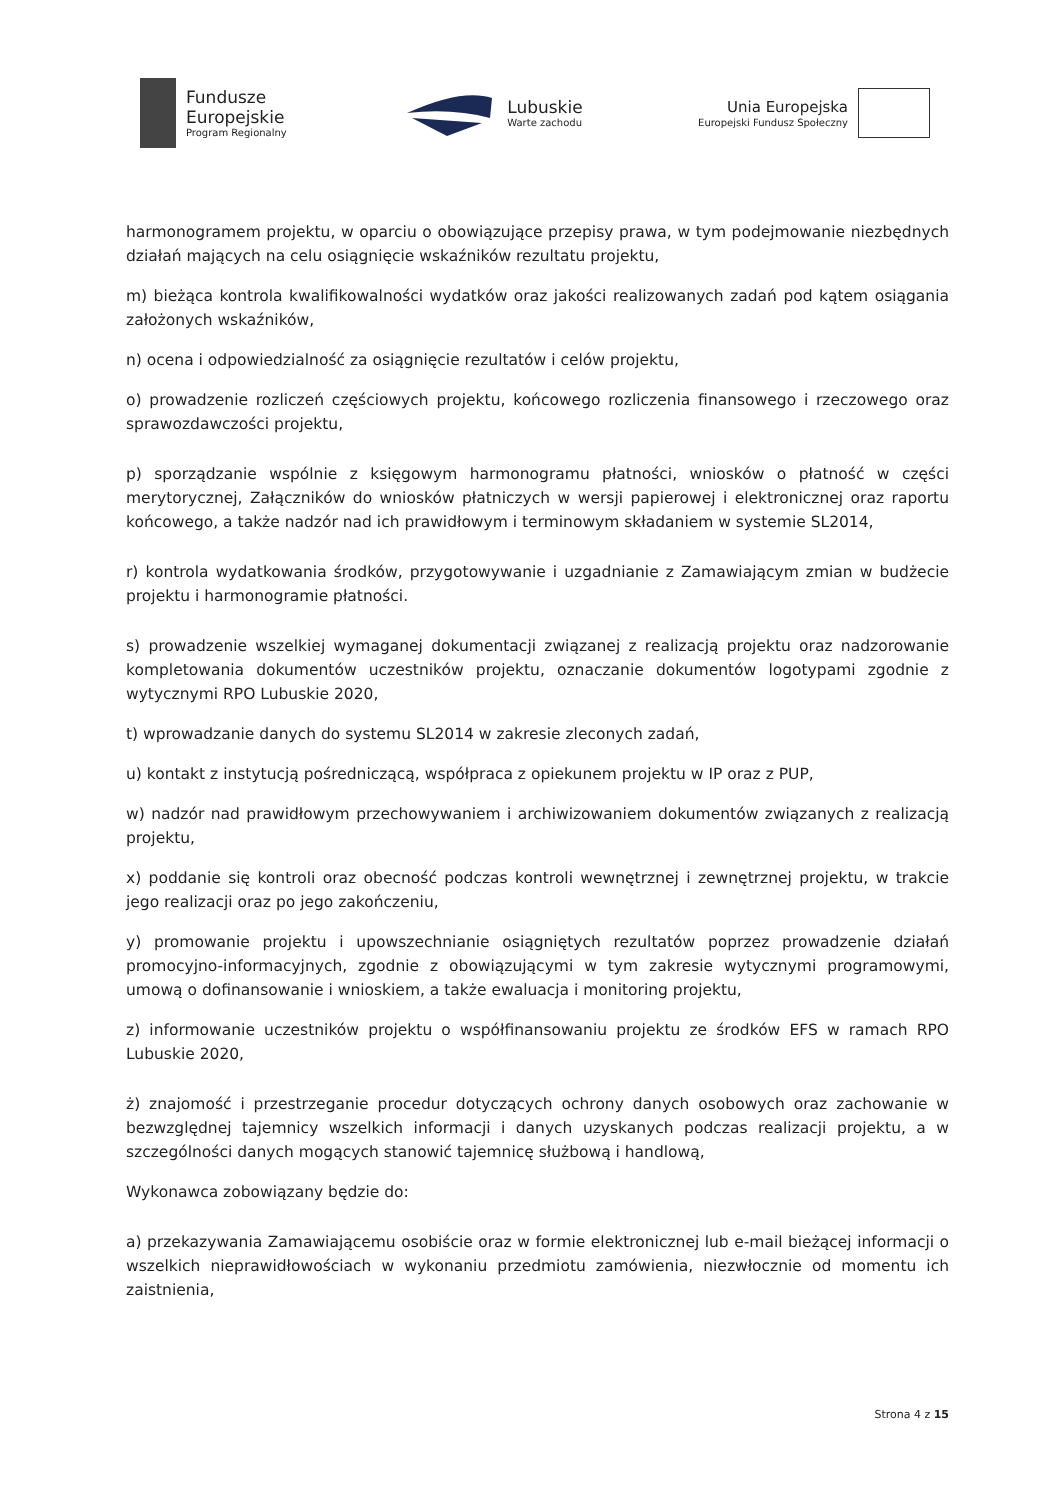Fundusze
Europejskie
Program Regionalny
Lubuskie
Warte zachodu
Unia Europejska
Europejski Fundusz Społeczny
harmonogramem projektu, w oparciu o obowiązujące przepisy prawa, w tym podejmowanie niezbędnych działań mających na celu osiągnięcie wskaźników rezultatu projektu,
m) bieżąca kontrola kwalifikowalności wydatków oraz jakości realizowanych zadań pod kątem osiągania założonych wskaźników,
n) ocena i odpowiedzialność za osiągnięcie rezultatów i celów projektu,
o) prowadzenie rozliczeń częściowych projektu, końcowego rozliczenia finansowego i rzeczowego oraz sprawozdawczości projektu,
p) sporządzanie wspólnie z księgowym harmonogramu płatności, wniosków o płatność w części merytorycznej, Załączników do wniosków płatniczych w wersji papierowej i elektronicznej oraz raportu końcowego, a także nadzór nad ich prawidłowym i terminowym składaniem w systemie SL2014,
r) kontrola wydatkowania środków, przygotowywanie i uzgadnianie z Zamawiającym zmian w budżecie projektu i harmonogramie płatności.
s) prowadzenie wszelkiej wymaganej dokumentacji związanej z realizacją projektu oraz nadzorowanie kompletowania dokumentów uczestników projektu, oznaczanie dokumentów logotypami zgodnie z wytycznymi RPO Lubuskie 2020,
t) wprowadzanie danych do systemu SL2014 w zakresie zleconych zadań,
u) kontakt z instytucją pośredniczącą, współpraca z opiekunem projektu w IP oraz z PUP,
w) nadzór nad prawidłowym przechowywaniem i archiwizowaniem dokumentów związanych z realizacją projektu,
x) poddanie się kontroli oraz obecność podczas kontroli wewnętrznej i zewnętrznej projektu, w trakcie jego realizacji oraz po jego zakończeniu,
y) promowanie projektu i upowszechnianie osiągniętych rezultatów poprzez prowadzenie działań promocyjno-informacyjnych, zgodnie z obowiązującymi w tym zakresie wytycznymi programowymi, umową o dofinansowanie i wnioskiem, a także ewaluacja i monitoring projektu,
z) informowanie uczestników projektu o współfinansowaniu projektu ze środków EFS w ramach RPO Lubuskie 2020,
ż) znajomość i przestrzeganie procedur dotyczących ochrony danych osobowych oraz zachowanie w bezwzględnej tajemnicy wszelkich informacji i danych uzyskanych podczas realizacji projektu, a w szczególności danych mogących stanowić tajemnicę służbową i handlową,
Wykonawca zobowiązany będzie do:
a) przekazywania Zamawiającemu osobiście oraz w formie elektronicznej lub e-mail bieżącej informacji o wszelkich nieprawidłowościach w wykonaniu przedmiotu zamówienia, niezwłocznie od momentu ich zaistnienia,
Strona 4 z 15